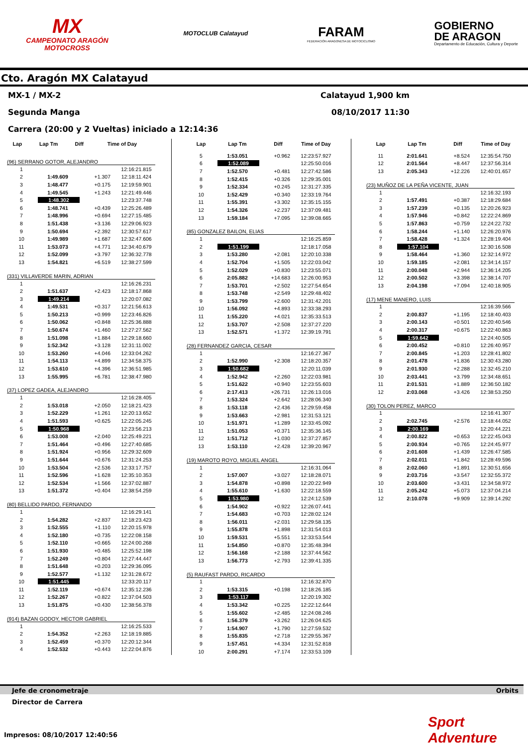MX
CAMPEONATO ARAGÓN
MOTOCROSS
MOTOCLUB Calatayud
FARAM
FEDERACIÓN ARAGONESA DE MOTOCICLISMO
GOBIERNO
DE ARAGON
Departamento de Educación, Cultura y Deporte
Cto. Aragón MX Calatayud
MX-1 / MX-2 Calatayud 1,900 km
Segunda Manga 08/10/2017 11:30
Carrera (20:00 y 2 Vueltas) iniciado a 12:14:36
| Lap | Lap Tm | Diff | Time of Day |
| --- | --- | --- | --- |
(96) SERRANO GOTOR, ALEJANDRO
| 1 | | | 12:16:21.815 |
| 2 | 1:49.609 | +1.307 | 12:18:11.424 |
| 3 | 1:48.477 | +0.175 | 12:19:59.901 |
| 4 | 1:49.545 | +1.243 | 12:21:49.446 |
| 5 | 1:48.302 | | 12:23:37.748 |
| 6 | 1:48.741 | +0.439 | 12:25:26.489 |
| 7 | 1:48.996 | +0.694 | 12:27:15.485 |
| 8 | 1:51.438 | +3.136 | 12:29:06.923 |
| 9 | 1:50.694 | +2.392 | 12:30:57.617 |
| 10 | 1:49.989 | +1.687 | 12:32:47.606 |
| 11 | 1:53.073 | +4.771 | 12:34:40.679 |
| 12 | 1:52.099 | +3.797 | 12:36:32.778 |
| 13 | 1:54.821 | +6.519 | 12:38:27.599 |
(331) VILLAVERDE MARIN, ADRIAN
| 1 | | | 12:16:26.231 |
| 2 | 1:51.637 | +2.423 | 12:18:17.868 |
| 3 | 1:49.214 | | 12:20:07.082 |
| 4 | 1:49.531 | +0.317 | 12:21:56.613 |
| 5 | 1:50.213 | +0.999 | 12:23:46.826 |
| 6 | 1:50.062 | +0.848 | 12:25:36.888 |
| 7 | 1:50.674 | +1.460 | 12:27:27.562 |
| 8 | 1:51.098 | +1.884 | 12:29:18.660 |
| 9 | 1:52.342 | +3.128 | 12:31:11.002 |
| 10 | 1:53.260 | +4.046 | 12:33:04.262 |
| 11 | 1:54.113 | +4.899 | 12:34:58.375 |
| 12 | 1:53.610 | +4.396 | 12:36:51.985 |
| 13 | 1:55.995 | +6.781 | 12:38:47.980 |
(37) LOPEZ GADEA, ALEJANDRO
| 1 | | | 12:16:28.405 |
| 2 | 1:53.018 | +2.050 | 12:18:21.423 |
| 3 | 1:52.229 | +1.261 | 12:20:13.652 |
| 4 | 1:51.593 | +0.625 | 12:22:05.245 |
| 5 | 1:50.968 | | 12:23:56.213 |
| 6 | 1:53.008 | +2.040 | 12:25:49.221 |
| 7 | 1:51.464 | +0.496 | 12:27:40.685 |
| 8 | 1:51.924 | +0.956 | 12:29:32.609 |
| 9 | 1:51.644 | +0.676 | 12:31:24.253 |
| 10 | 1:53.504 | +2.536 | 12:33:17.757 |
| 11 | 1:52.596 | +1.628 | 12:35:10.353 |
| 12 | 1:52.534 | +1.566 | 12:37:02.887 |
| 13 | 1:51.372 | +0.404 | 12:38:54.259 |
(80) BELLIDO PARDO, FERNANDO
| 1 | | | 12:16:29.141 |
| 2 | 1:54.282 | +2.837 | 12:18:23.423 |
| 3 | 1:52.555 | +1.110 | 12:20:15.978 |
| 4 | 1:52.180 | +0.735 | 12:22:08.158 |
| 5 | 1:52.110 | +0.665 | 12:24:00.268 |
| 6 | 1:51.930 | +0.485 | 12:25:52.198 |
| 7 | 1:52.249 | +0.804 | 12:27:44.447 |
| 8 | 1:51.648 | +0.203 | 12:29:36.095 |
| 9 | 1:52.577 | +1.132 | 12:31:28.672 |
| 10 | 1:51.445 | | 12:33:20.117 |
| 11 | 1:52.119 | +0.674 | 12:35:12.236 |
| 12 | 1:52.267 | +0.822 | 12:37:04.503 |
| 13 | 1:51.875 | +0.430 | 12:38:56.378 |
(914) BAZAN GODOY, HECTOR GABRIEL
| 1 | | | 12:16:25.533 |
| 2 | 1:54.352 | +2.263 | 12:18:19.885 |
| 3 | 1:52.459 | +0.370 | 12:20:12.344 |
| 4 | 1:52.532 | +0.443 | 12:22:04.876 |
| Lap | Lap Tm | Diff | Time of Day |
| --- | --- | --- | --- |
| 5 | 1:53.051 | +0.962 | 12:23:57.927 |
| 6 | 1:52.089 | | 12:25:50.016 |
| 7 | 1:52.570 | +0.481 | 12:27:42.586 |
| 8 | 1:52.415 | +0.326 | 12:29:35.001 |
| 9 | 1:52.334 | +0.245 | 12:31:27.335 |
| 10 | 1:52.429 | +0.340 | 12:33:19.764 |
| 11 | 1:55.391 | +3.302 | 12:35:15.155 |
| 12 | 1:54.326 | +2.237 | 12:37:09.481 |
| 13 | 1:59.184 | +7.095 | 12:39:08.665 |
(85) GONZALEZ BAILON, ELIAS
| 1 | | | 12:16:25.859 |
| 2 | 1:51.199 | | 12:18:17.058 |
| 3 | 1:53.280 | +2.081 | 12:20:10.338 |
| 4 | 1:52.704 | +1.505 | 12:22:03.042 |
| 5 | 1:52.029 | +0.830 | 12:23:55.071 |
| 6 | 2:05.882 | +14.683 | 12:26:00.953 |
| 7 | 1:53.701 | +2.502 | 12:27:54.654 |
| 8 | 1:53.748 | +2.549 | 12:29:48.402 |
| 9 | 1:53.799 | +2.600 | 12:31:42.201 |
| 10 | 1:56.092 | +4.893 | 12:33:38.293 |
| 11 | 1:55.220 | +4.021 | 12:35:33.513 |
| 12 | 1:53.707 | +2.508 | 12:37:27.220 |
| 13 | 1:52.571 | +1.372 | 12:39:19.791 |
(28) FERNANDEZ GARCIA, CESAR
| 1 | | | 12:16:27.367 |
| 2 | 1:52.990 | +2.308 | 12:18:20.357 |
| 3 | 1:50.682 | | 12:20:11.039 |
| 4 | 1:52.942 | +2.260 | 12:22:03.981 |
| 5 | 1:51.622 | +0.940 | 12:23:55.603 |
| 6 | 2:17.413 | +26.731 | 12:26:13.016 |
| 7 | 1:53.324 | +2.642 | 12:28:06.340 |
| 8 | 1:53.118 | +2.436 | 12:29:59.458 |
| 9 | 1:53.663 | +2.981 | 12:31:53.121 |
| 10 | 1:51.971 | +1.289 | 12:33:45.092 |
| 11 | 1:51.053 | +0.371 | 12:35:36.145 |
| 12 | 1:51.712 | +1.030 | 12:37:27.857 |
| 13 | 1:53.110 | +2.428 | 12:39:20.967 |
(19) MAROTO ROYO, MIGUEL ANGEL
| 1 | | | 12:16:31.064 |
| 2 | 1:57.007 | +3.027 | 12:18:28.071 |
| 3 | 1:54.878 | +0.898 | 12:20:22.949 |
| 4 | 1:55.610 | +1.630 | 12:22:18.559 |
| 5 | 1:53.980 | | 12:24:12.539 |
| 6 | 1:54.902 | +0.922 | 12:26:07.441 |
| 7 | 1:54.683 | +0.703 | 12:28:02.124 |
| 8 | 1:56.011 | +2.031 | 12:29:58.135 |
| 9 | 1:55.878 | +1.898 | 12:31:54.013 |
| 10 | 1:59.531 | +5.551 | 12:33:53.544 |
| 11 | 1:54.850 | +0.870 | 12:35:48.394 |
| 12 | 1:56.168 | +2.188 | 12:37:44.562 |
| 13 | 1:56.773 | +2.793 | 12:39:41.335 |
(5) RAUFAST PARDO, RICARDO
| 1 | | | 12:16:32.870 |
| 2 | 1:53.315 | +0.198 | 12:18:26.185 |
| 3 | 1:53.117 | | 12:20:19.302 |
| 4 | 1:53.342 | +0.225 | 12:22:12.644 |
| 5 | 1:55.602 | +2.485 | 12:24:08.246 |
| 6 | 1:56.379 | +3.262 | 12:26:04.625 |
| 7 | 1:54.907 | +1.790 | 12:27:59.532 |
| 8 | 1:55.835 | +2.718 | 12:29:55.367 |
| 9 | 1:57.451 | +4.334 | 12:31:52.818 |
| 10 | 2:00.291 | +7.174 | 12:33:53.109 |
| Lap | Lap Tm | Diff | Time of Day |
| --- | --- | --- | --- |
| 11 | 2:01.641 | +8.524 | 12:35:54.750 |
| 12 | 2:01.564 | +8.447 | 12:37:56.314 |
| 13 | 2:05.343 | +12.226 | 12:40:01.657 |
(23) MUÑOZ DE LA PEÑA VICENTE, JUAN
| 1 | | | 12:16:32.193 |
| 2 | 1:57.491 | +0.387 | 12:18:29.684 |
| 3 | 1:57.239 | +0.135 | 12:20:26.923 |
| 4 | 1:57.946 | +0.842 | 12:22:24.869 |
| 5 | 1:57.863 | +0.759 | 12:24:22.732 |
| 6 | 1:58.244 | +1.140 | 12:26:20.976 |
| 7 | 1:58.428 | +1.324 | 12:28:19.404 |
| 8 | 1:57.104 | | 12:30:16.508 |
| 9 | 1:58.464 | +1.360 | 12:32:14.972 |
| 10 | 1:59.185 | +2.081 | 12:34:14.157 |
| 11 | 2:00.048 | +2.944 | 12:36:14.205 |
| 12 | 2:00.502 | +3.398 | 12:38:14.707 |
| 13 | 2:04.198 | +7.094 | 12:40:18.905 |
(17) MENE MANERO, LUIS
| 1 | | | 12:16:39.566 |
| 2 | 2:00.837 | +1.195 | 12:18:40.403 |
| 3 | 2:00.143 | +0.501 | 12:20:40.546 |
| 4 | 2:00.317 | +0.675 | 12:22:40.863 |
| 5 | 1:59.642 | | 12:24:40.505 |
| 6 | 2:00.452 | +0.810 | 12:26:40.957 |
| 7 | 2:00.845 | +1.203 | 12:28:41.802 |
| 8 | 2:01.478 | +1.836 | 12:30:43.280 |
| 9 | 2:01.930 | +2.288 | 12:32:45.210 |
| 10 | 2:03.441 | +3.799 | 12:34:48.651 |
| 11 | 2:01.531 | +1.889 | 12:36:50.182 |
| 12 | 2:03.068 | +3.426 | 12:38:53.250 |
(30) TOLON PEREZ, MARCO
| 1 | | | 12:16:41.307 |
| 2 | 2:02.745 | +2.576 | 12:18:44.052 |
| 3 | 2:00.169 | | 12:20:44.221 |
| 4 | 2:00.822 | +0.653 | 12:22:45.043 |
| 5 | 2:00.934 | +0.765 | 12:24:45.977 |
| 6 | 2:01.608 | +1.439 | 12:26:47.585 |
| 7 | 2:02.011 | +1.842 | 12:28:49.596 |
| 8 | 2:02.060 | +1.891 | 12:30:51.656 |
| 9 | 2:03.716 | +3.547 | 12:32:55.372 |
| 10 | 2:03.600 | +3.431 | 12:34:58.972 |
| 11 | 2:05.242 | +5.073 | 12:37:04.214 |
| 12 | 2:10.078 | +9.909 | 12:39:14.292 |
Jefe de cronometraje Orbits
Director de Carrera
Sport Adventure
Impresos: 08/10/2017 12:40:56